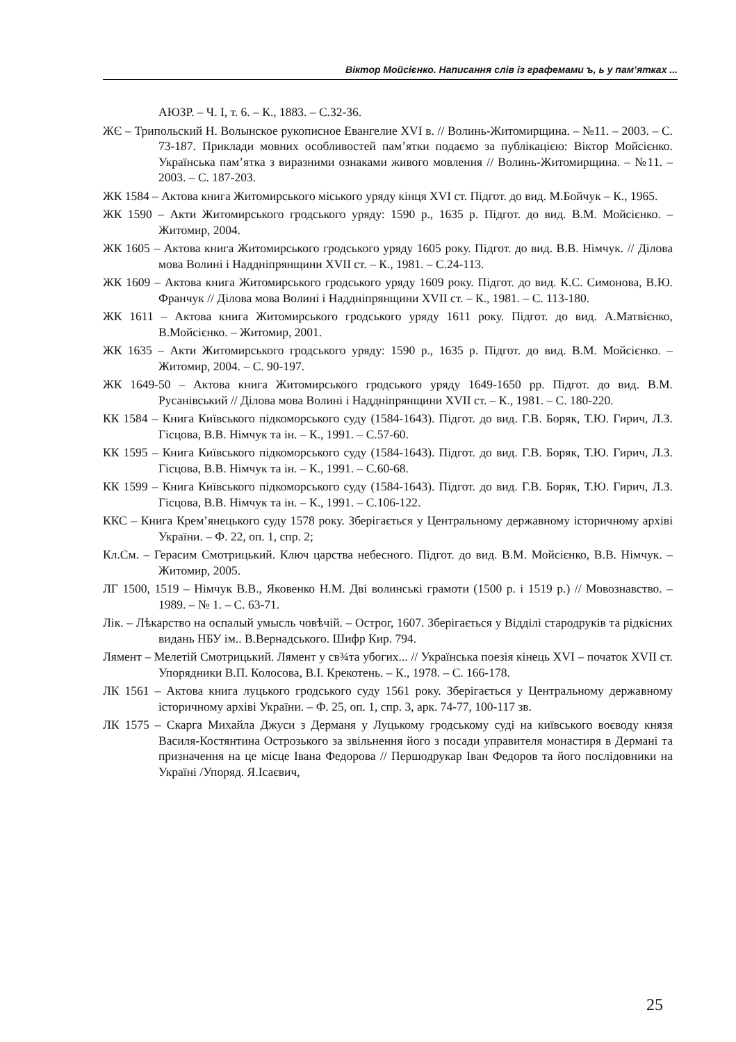Віктор Мойсієнко. Написання слів із графемами ъ, ь у пам’ятках ...
АЮЗР. – Ч. I, т. 6. – К., 1883. – С.32-36.
ЖЄ – Трипольский Н. Волынское рукописное Евангелие XVI в. // Волинь-Житомирщина. – №11. – 2003. – С. 73-187. Приклади мовних особливостей пам’ятки подаємо за публікацією: Віктор Мойсієнко. Українська пам’ятка з виразними ознаками живого мовлення // Волинь-Житомирщина. – №11. – 2003. – С. 187-203.
ЖК 1584 – Актова книга Житомирського міського уряду кінця XVI ст. Підгот. до вид. М.Бойчук – К., 1965.
ЖК 1590 – Акти Житомирського гродського уряду: 1590 р., 1635 р. Підгот. до вид. В.М. Мойсієнко. – Житомир, 2004.
ЖК 1605 – Актова книга Житомирського гродського уряду 1605 року. Підгот. до вид. В.В. Німчук. // Ділова мова Волині і Наддніпрянщини XVII ст. – К., 1981. – С.24-113.
ЖК 1609 – Актова книга Житомирського гродського уряду 1609 року. Підгот. до вид. К.С. Симонова, В.Ю. Франчук // Ділова мова Волині і Наддніпрянщини XVII ст. – К., 1981. – С. 113-180.
ЖК 1611 – Актова книга Житомирського гродського уряду 1611 року. Підгот. до вид. А.Матвієнко, В.Мойсієнко. – Житомир, 2001.
ЖК 1635 – Акти Житомирського гродського уряду: 1590 р., 1635 р. Підгот. до вид. В.М. Мойсієнко. – Житомир, 2004. – С. 90-197.
ЖК 1649-50 – Актова книга Житомирського гродського уряду 1649-1650 рр. Підгот. до вид. В.М. Русанівський // Ділова мова Волині і Наддніпрянщини XVII ст. – К., 1981. – С. 180-220.
КК 1584 – Книга Київського підкоморського суду (1584-1643). Підгот. до вид. Г.В. Боряк, Т.Ю. Гирич, Л.З. Гісцова, В.В. Німчук та ін. – К., 1991. – С.57-60.
КК 1595 – Книга Київського підкоморського суду (1584-1643). Підгот. до вид. Г.В. Боряк, Т.Ю. Гирич, Л.З. Гісцова, В.В. Німчук та ін. – К., 1991. – С.60-68.
КК 1599 – Книга Київського підкоморського суду (1584-1643). Підгот. до вид. Г.В. Боряк, Т.Ю. Гирич, Л.З. Гісцова, В.В. Німчук та ін. – К., 1991. – С.106-122.
ККС – Книга Крем’янецького суду 1578 року. Зберігається у Центральному державному історичному архіві України. – Ф. 22, оп. 1, спр. 2;
Кл.См. – Герасим Смотрицький. Ключ царства небесного. Підгот. до вид. В.М. Мойсієнко, В.В. Німчук. – Житомир, 2005.
ЛГ 1500, 1519 – Німчук В.В., Яковенко Н.М. Дві волинські грамоти (1500 р. і 1519 р.) // Мовознавство. – 1989. – № 1. – С. 63-71.
Лік. – Лѣкарство на оспалый умысль човѣчій. – Острог, 1607. Зберігається у Відділі стародруків та рідкісних видань НБУ ім.. В.Вернадського. Шифр Кир. 794.
Лямент – Мелетій Смотрицький. Лямент у св¾та убогих... // Українська поезія кінець XVI – початок XVII ст. Упорядники В.П. Колосова, В.І. Крекотень. – К., 1978. – С. 166-178.
ЛК 1561 – Актова книга луцького гродського суду 1561 року. Зберігається у Центральному державному історичному архіві України. – Ф. 25, оп. 1, спр. 3, арк. 74-77, 100-117 зв.
ЛК 1575 – Скарга Михайла Джуси з Дерманя у Луцькому гродському суді на київського воєводу князя Василя-Костянтина Острозького за звільнення його з посади управителя монастиря в Дермані та призначення на це місце Івана Федорова // Першодрукар Іван Федоров та його послідовники на Україні /Упоряд. Я.Ісаєвич,
25